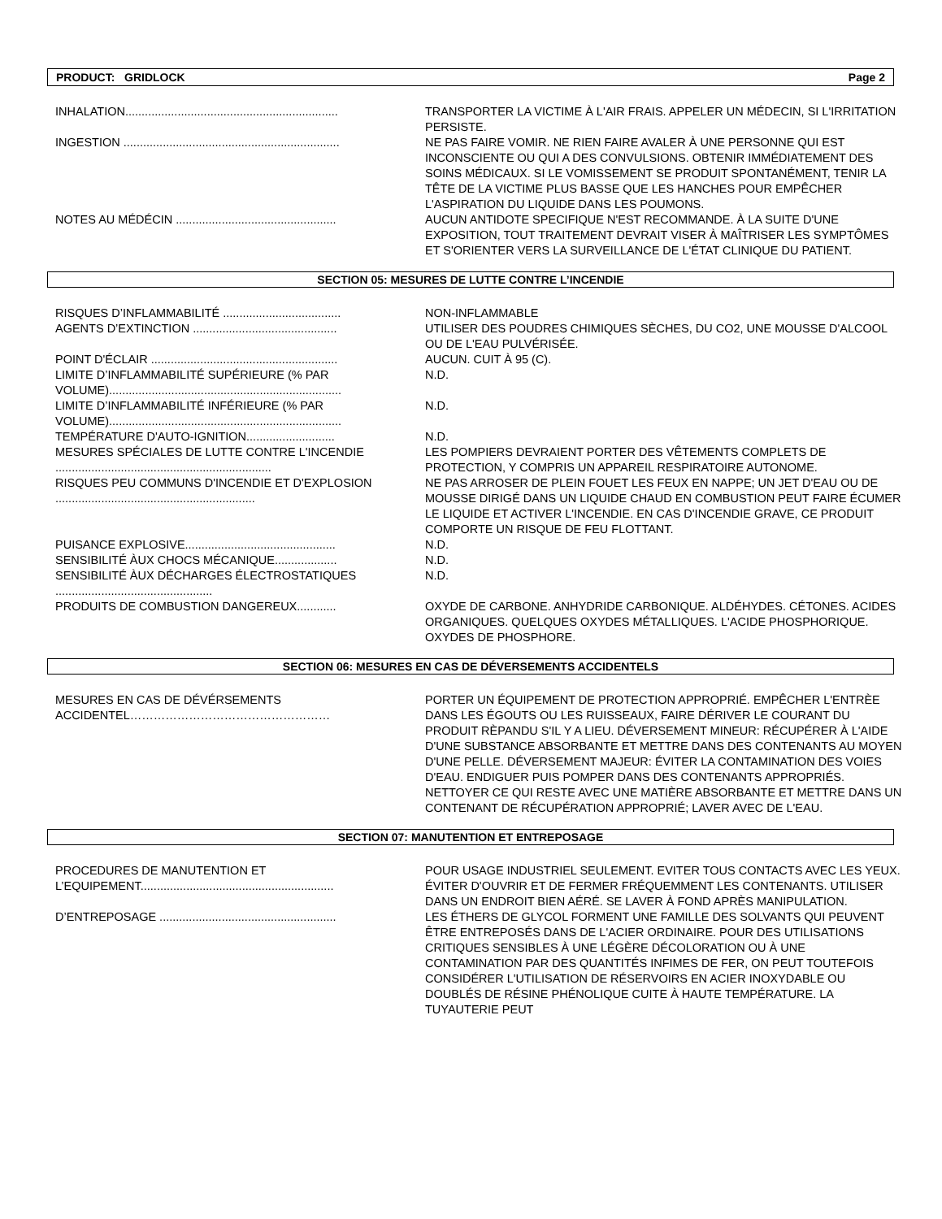PRODUCT: GRIDLOCK Page 2
| INHALATION................................................................. | TRANSPORTER LA VICTIME À L'AIR FRAIS. APPELER UN MÉDECIN, SI L'IRRITATION PERSISTE. |
| INGESTION .................................................................. | NE PAS FAIRE VOMIR. NE RIEN FAIRE AVALER À UNE PERSONNE QUI EST INCONSCIENTE OU QUI A DES CONVULSIONS. OBTENIR IMMÉDIATEMENT DES SOINS MÉDICAUX. SI LE VOMISSEMENT SE PRODUIT SPONTANÉMENT, TENIR LA TÊTE DE LA VICTIME PLUS BASSE QUE LES HANCHES POUR EMPÊCHER L'ASPIRATION DU LIQUIDE DANS LES POUMONS. |
| NOTES AU MÉDÉCIN ................................................. | AUCUN ANTIDOTE SPECIFIQUE N'EST RECOMMANDE. À LA SUITE D'UNE EXPOSITION, TOUT TRAITEMENT DEVRAIT VISER À MAÎTRISER LES SYMPTÔMES ET S'ORIENTER VERS LA SURVEILLANCE DE L'ÉTAT CLINIQUE DU PATIENT. |
SECTION 05: MESURES DE LUTTE CONTRE L’INCENDIE
| RISQUES D’INFLAMMABILITÉ .................................... | NON-INFLAMMABLE |
| AGENTS D’EXTINCTION ............................................ | UTILISER DES POUDRES CHIMIQUES SÈCHES, DU CO2, UNE MOUSSE D'ALCOOL OU DE L'EAU PULVÉRISÉE. |
| POINT D'ÉCLAIR ......................................................... | AUCUN. CUIT À 95 (C). |
| LIMITE D’INFLAMMABILITÉ SUPÉRIEURE (% PAR VOLUME)....................................................................... | N.D. |
| LIMITE D’INFLAMMABILITÉ INFÉRIEURE (% PAR VOLUME)....................................................................... | N.D. |
| TEMPÉRATURE D'AUTO-IGNITION........................... | N.D. |
| MESURES SPÉCIALES DE LUTTE CONTRE L'INCENDIE .................................................................. | LES POMPIERS DEVRAIENT PORTER DES VÊTEMENTS COMPLETS DE PROTECTION, Y COMPRIS UN APPAREIL RESPIRATOIRE AUTONOME. |
| RISQUES PEU COMMUNS D'INCENDIE ET D'EXPLOSION ............................................................. | NE PAS ARROSER DE PLEIN FOUET LES FEUX EN NAPPE; UN JET D'EAU OU DE MOUSSE DIRIGÉ DANS UN LIQUIDE CHAUD EN COMBUSTION PEUT FAIRE ÉCUMER LE LIQUIDE ET ACTIVER L'INCENDIE. EN CAS D'INCENDIE GRAVE, CE PRODUIT COMPORTE UN RISQUE DE FEU FLOTTANT. |
| PUISANCE EXPLOSIVE.............................................. | N.D. |
| SENSIBILITÉ ÀUX CHOCS MÉCANIQUE................... | N.D. |
| SENSIBILITÉ ÀUX DÉCHARGES ÉLECTROSTATIQUES ................................................ | N.D. |
| PRODUITS DE COMBUSTION DANGEREUX............ | OXYDE DE CARBONE. ANHYDRIDE CARBONIQUE. ALDÉHYDES. CÉTONES. ACIDES ORGANIQUES. QUELQUES OXYDES MÉTALLIQUES. L'ACIDE PHOSPHORIQUE. OXYDES DE PHOSPHORE. |
SECTION 06: MESURES EN CAS DE DÉVERSEMENTS ACCIDENTELS
| MESURES EN CAS DE DÉVÉRSEMENTS ACCIDENTEL…………………………………………… | PORTER UN ÉQUIPEMENT DE PROTECTION APPROPRIÉ. EMPÊCHER L'ENTRÈE DANS LES ÉGOUTS OU LES RUISSEAUX, FAIRE DÉRIVER LE COURANT DU PRODUIT RÈPANDU S'IL Y A LIEU. DÉVERSEMENT MINEUR: RÉCUPÉRER À L'AIDE D'UNE SUBSTANCE ABSORBANTE ET METTRE DANS DES CONTENANTS AU MOYEN D'UNE PELLE. DÉVERSEMENT MAJEUR: ÉVITER LA CONTAMINATION DES VOIES D'EAU. ENDIGUER PUIS POMPER DANS DES CONTENANTS APPROPRIÉS. NETTOYER CE QUI RESTE AVEC UNE MATIÈRE ABSORBANTE ET METTRE DANS UN CONTENANT DE RÉCUPÉRATION APPROPRIÉ; LAVER AVEC DE L'EAU. |
SECTION 07: MANUTENTION ET ENTREPOSAGE
| PROCEDURES DE MANUTENTION ET L’EQUIPEMENT........................................................... | POUR USAGE INDUSTRIEL SEULEMENT. EVITER TOUS CONTACTS AVEC LES YEUX. ÉVITER D'OUVRIR ET DE FERMER FRÉQUEMMENT LES CONTENANTS. UTILISER DANS UN ENDROIT BIEN AÉRÉ. SE LAVER À FOND APRÈS MANIPULATION. |
| D’ENTREPOSAGE ...................................................... | LES ÉTHERS DE GLYCOL FORMENT UNE FAMILLE DES SOLVANTS QUI PEUVENT ÊTRE ENTREPOSÉS DANS DE L'ACIER ORDINAIRE. POUR DES UTILISATIONS CRITIQUES SENSIBLES À UNE LÉGÈRE DÉCOLORATION OU À UNE CONTAMINATION PAR DES QUANTITÉS INFIMES DE FER, ON PEUT TOUTEFOIS CONSIDÉRER L'UTILISATION DE RÉSERVOIRS EN ACIER INOXYDABLE OU DOUBLÉS DE RÉSINE PHÉNOLIQUE CUITE À HAUTE TEMPÉRATURE. LA TUYAUTERIE PEUT |